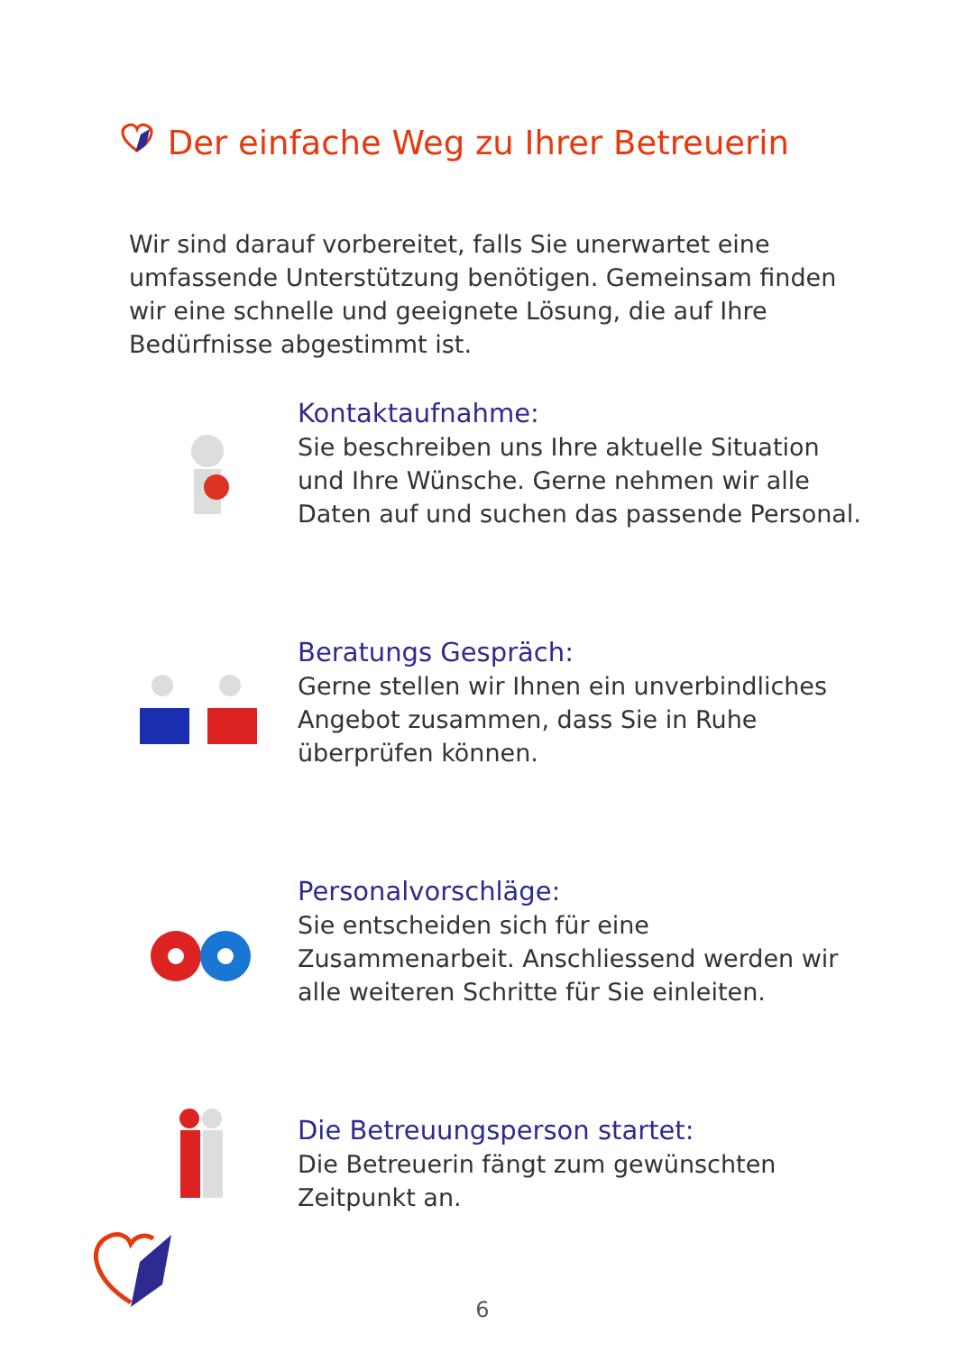Der einfache Weg zu Ihrer Betreuerin
Wir sind darauf vorbereitet, falls Sie unerwartet eine umfassende Unterstützung benötigen. Gemeinsam finden wir eine schnelle und geeignete Lösung, die auf Ihre Bedürfnisse abgestimmt ist.
Kontaktaufnahme:
Sie beschreiben uns Ihre aktuelle Situation und Ihre Wünsche. Gerne nehmen wir alle Daten auf und suchen das passende Personal.
Beratungs Gespräch:
Gerne stellen wir Ihnen ein unverbindliches Angebot zusammen, dass Sie in Ruhe überprüfen können.
Personalvorschläge:
Sie entscheiden sich für eine Zusammenarbeit. Anschliessend werden wir alle weiteren Schritte für Sie einleiten.
Die Betreuungsperson startet:
Die Betreuerin fängt zum gewünschten Zeitpunkt an.
6